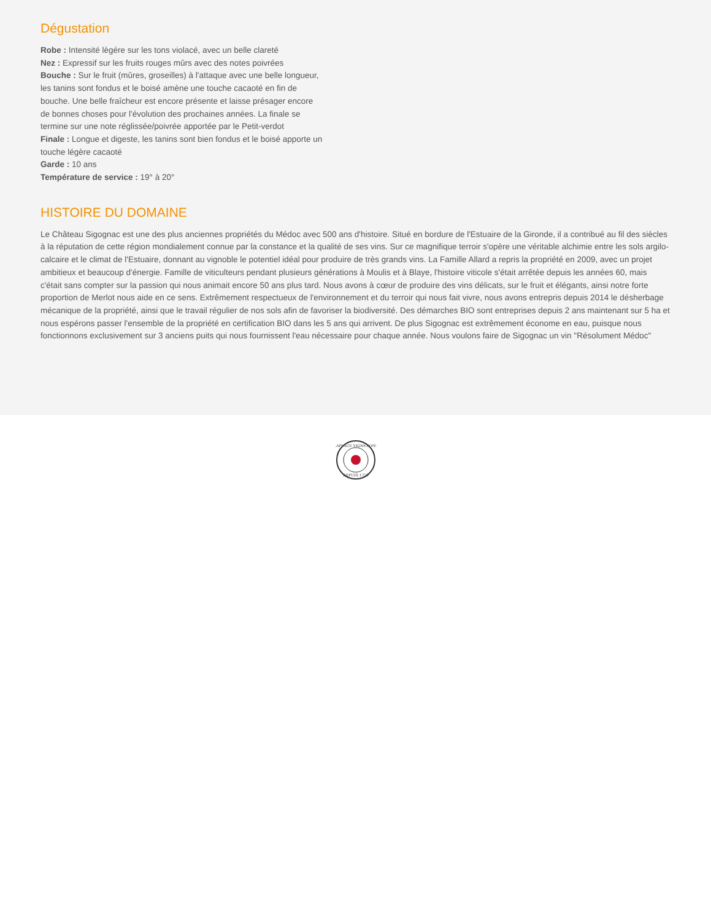Dégustation
Robe : Intensité lègére sur les tons violacé, avec un belle clareté
Nez : Expressif sur les fruits rouges mûrs avec des notes poivrées
Bouche : Sur le fruit (mûres, groseilles) à l'attaque avec une belle longueur, les tanins sont fondus et le boisé amène une touche cacaoté en fin de bouche. Une belle fraîcheur est encore présente et laisse présager encore de bonnes choses pour l'évolution des prochaines années. La finale se termine sur une note réglissée/poivrée apportée par le Petit-verdot
Finale : Longue et digeste, les tanins sont bien fondus et le boisé apporte un touche légère cacaoté
Garde : 10 ans
Température de service : 19° à 20°
HISTOIRE DU DOMAINE
Le Château Sigognac est une des plus anciennes propriétés du Médoc avec 500 ans d'histoire. Situé en bordure de l'Estuaire de la Gironde, il a contribué au fil des siècles à la réputation de cette région mondialement connue par la constance et la qualité de ses vins. Sur ce magnifique terroir s'opère une véritable alchimie entre les sols argilo-calcaire et le climat de l'Estuaire, donnant au vignoble le potentiel idéal pour produire de très grands vins. La Famille Allard a repris la propriété en 2009, avec un projet ambitieux et beaucoup d'énergie. Famille de viticulteurs pendant plusieurs générations à Moulis et à Blaye, l'histoire viticole s'était arrêtée depuis les années 60, mais c'était sans compter sur la passion qui nous animait encore 50 ans plus tard. Nous avons à cœur de produire des vins délicats, sur le fruit et élégants, ainsi notre forte proportion de Merlot nous aide en ce sens. Extrêmement respectueux de l'environnement et du terroir qui nous fait vivre, nous avons entrepris depuis 2014 le désherbage mécanique de la propriété, ainsi que le travail régulier de nos sols afin de favoriser la biodiversité. Des démarches BIO sont entreprises depuis 2 ans maintenant sur 5 ha et nous espérons passer l'ensemble de la propriété en certification BIO dans les 5 ans qui arrivent. De plus Sigognac est extrêmement économe en eau, puisque nous fonctionnons exclusivement sur 3 anciens puits qui nous fournissent l'eau nécessaire pour chaque année. Nous voulons faire de Sigognac un vin "Résolument Médoc"
LAPLACE VIGNERONS
DEPUIS 1759